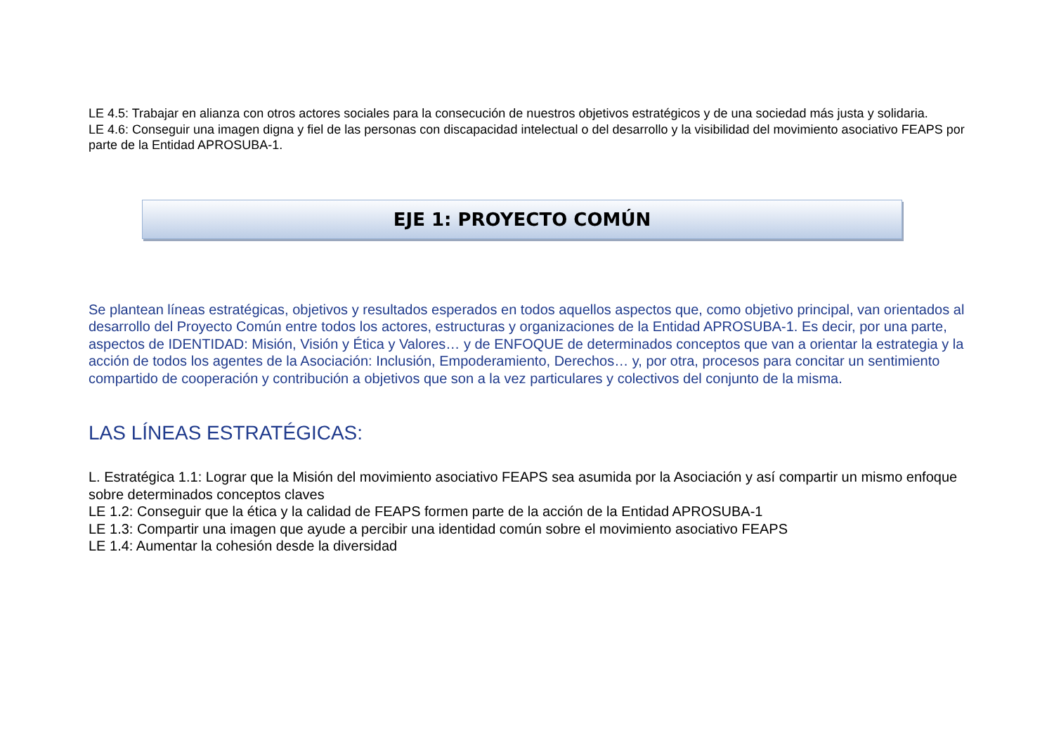LE 4.5: Trabajar en alianza con otros actores sociales para la consecución de nuestros objetivos estratégicos y de una sociedad más justa y solidaria.
LE 4.6: Conseguir una imagen digna y fiel de las personas con discapacidad intelectual o del desarrollo y la visibilidad del movimiento asociativo FEAPS por parte de la Entidad APROSUBA-1.
EJE 1: PROYECTO COMÚN
Se plantean líneas estratégicas, objetivos y resultados esperados en todos aquellos aspectos que, como objetivo principal, van orientados al desarrollo del Proyecto Común entre todos los actores, estructuras y organizaciones de la Entidad APROSUBA-1. Es decir, por una parte, aspectos de IDENTIDAD: Misión, Visión y Ética y Valores… y de ENFOQUE de determinados conceptos que van a orientar la estrategia y la acción de todos los agentes de la Asociación: Inclusión, Empoderamiento, Derechos… y, por otra, procesos para concitar un sentimiento compartido de cooperación y contribución a objetivos que son a la vez particulares y colectivos del conjunto de la misma.
LAS LÍNEAS ESTRATÉGICAS:
L. Estratégica 1.1: Lograr que la Misión del movimiento asociativo FEAPS sea asumida por la Asociación y así compartir un mismo enfoque sobre determinados conceptos claves
LE 1.2: Conseguir que la ética y la calidad de FEAPS formen parte de la acción de la Entidad APROSUBA-1
LE 1.3: Compartir una imagen que ayude a percibir una identidad común sobre el movimiento asociativo FEAPS
LE 1.4: Aumentar la cohesión desde la diversidad